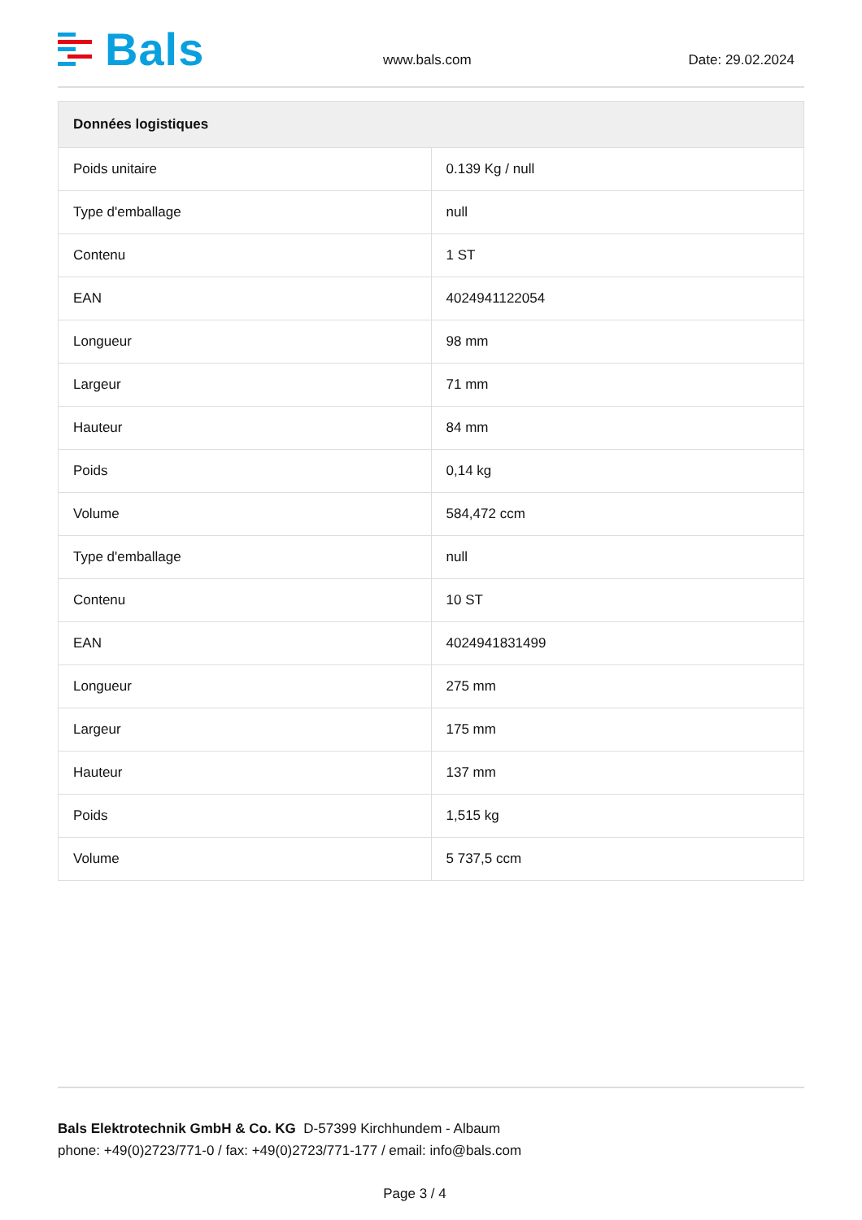Bals
www.bals.com Date: 29.02.2024
| Données logistiques | |
| --- | --- |
| Poids unitaire | 0.139 Kg / null |
| Type d'emballage | null |
| Contenu | 1 ST |
| EAN | 4024941122054 |
| Longueur | 98 mm |
| Largeur | 71 mm |
| Hauteur | 84 mm |
| Poids | 0,14 kg |
| Volume | 584,472 ccm |
| Type d'emballage | null |
| Contenu | 10 ST |
| EAN | 4024941831499 |
| Longueur | 275 mm |
| Largeur | 175 mm |
| Hauteur | 137 mm |
| Poids | 1,515 kg |
| Volume | 5 737,5 ccm |
Bals Elektrotechnik GmbH & Co. KG D-57399 Kirchhundem - Albaum
phone: +49(0)2723/771-0 / fax: +49(0)2723/771-177 / email: info@bals.com
Page 3 / 4